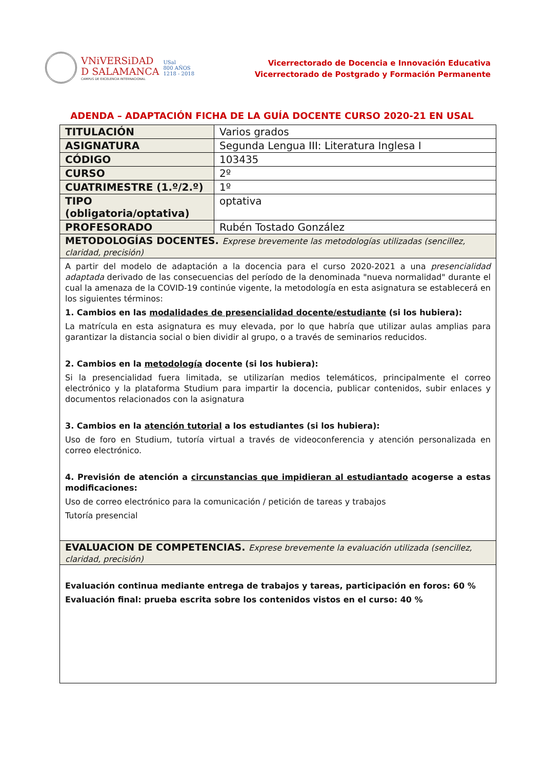VNiVERSiDAD
D SALAMANCA
CAMPUS DE EXCELENCIA INTERNACIONAL
USal
800 AÑOS
1218 - 2018
Vicerrectorado de Docencia e Innovación Educativa
Vicerrectorado de Postgrado y Formación Permanente
ADENDA – ADAPTACIÓN FICHA DE LA GUÍA DOCENTE CURSO 2020-21 EN USAL
| TITULACIÓN | Varios grados |
| ASIGNATURA | Segunda Lengua III: Literatura Inglesa I |
| CÓDIGO | 103435 |
| CURSO | 2º |
| CUATRIMESTRE (1.º/2.º) | 1º |
| TIPO (obligatoria/optativa) | optativa |
| PROFESORADO | Rubén Tostado González |
| METODOLOGÍAS DOCENTES. Exprese brevemente las metodologías utilizadas (sencillez, claridad, precisión) | |
| A partir del modelo de adaptación a la docencia para el curso 2020-2021 a una presencialidad adaptada derivado de las consecuencias del período de la denominada "nueva normalidad" durante el cual la amenaza de la COVID-19 continúe vigente, la metodología en esta asignatura se establecerá en los siguientes términos: 1. Cambios en las modalidades de presencialidad docente/estudiante (si los hubiera): La matrícula en esta asignatura es muy elevada, por lo que habría que utilizar aulas amplias para garantizar la distancia social o bien dividir al grupo, o a través de seminarios reducidos. 2. Cambios en la metodología docente (si los hubiera): Si la presencialidad fuera limitada, se utilizarían medios telemáticos, principalmente el correo electrónico y la plataforma Studium para impartir la docencia, publicar contenidos, subir enlaces y documentos relacionados con la asignatura 3. Cambios en la atención tutorial a los estudiantes (si los hubiera): Uso de foro en Studium, tutoría virtual a través de videoconferencia y atención personalizada en correo electrónico. 4. Previsión de atención a circunstancias que impidieran al estudiantado acogerse a estas modificaciones: Uso de correo electrónico para la comunicación / petición de tareas y trabajos Tutoría presencial | |
| EVALUACION DE COMPETENCIAS. Exprese brevemente la evaluación utilizada (sencillez, claridad, precisión) | |
| Evaluación continua mediante entrega de trabajos y tareas, participación en foros: 60 % Evaluación final: prueba escrita sobre los contenidos vistos en el curso: 40 % | |